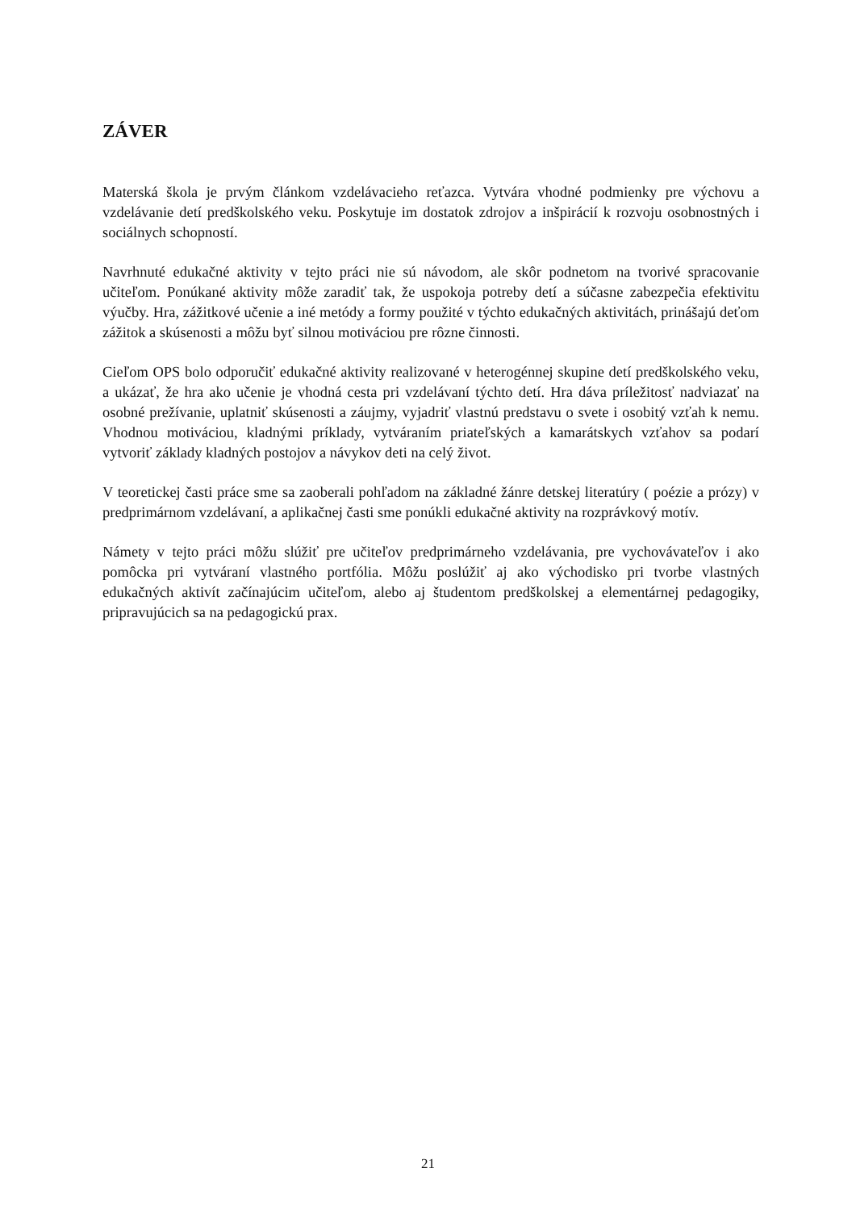ZÁVER
Materská škola je prvým článkom vzdelávacieho reťazca. Vytvára vhodné podmienky pre výchovu a vzdelávanie detí predškolského veku. Poskytuje im dostatok zdrojov a inšpirácií k rozvoju osobnostných i sociálnych schopností.
Navrhnuté edukačné aktivity v tejto práci nie sú návodom, ale skôr podnetom na tvorivé spracovanie učiteľom. Ponúkané aktivity môže zaradiť tak, že uspokoja potreby detí a súčasne zabezpečia efektivitu výučby. Hra, zážitkové učenie a iné metódy a formy použité v týchto edukačných aktivitách, prinášajú deťom zážitok a skúsenosti a môžu byť silnou motiváciou pre rôzne činnosti.
Cieľom OPS bolo odporučiť edukačné aktivity realizované v heterogénnej skupine detí predškolského veku, a ukázať, že hra ako učenie je vhodná cesta pri vzdelávaní týchto detí. Hra dáva príležitosť nadviazať na osobné prežívanie, uplatniť skúsenosti a záujmy, vyjadriť vlastnú predstavu o svete i osobitý vzťah k nemu. Vhodnou motiváciou, kladnými príklady, vytváraním priateľských a kamarátskych vzťahov sa podarí vytvoriť základy kladných postojov a návykov deti na celý život.
V teoretickej časti práce sme sa zaoberali pohľadom na základné žánre detskej literatúry ( poézie a prózy) v predprimárnom vzdelávaní, a aplikačnej časti sme ponúkli edukačné aktivity na rozprávkový motív.
Námety v tejto práci môžu slúžiť pre učiteľov predprimárneho vzdelávania, pre vychovávateľov i ako pomôcka pri vytváraní vlastného portfólia. Môžu poslúžiť aj ako východisko pri tvorbe vlastných edukačných aktivít začínajúcim učiteľom, alebo aj študentom predškolskej a elementárnej pedagogiky, pripravujúcich sa na pedagogickú prax.
21